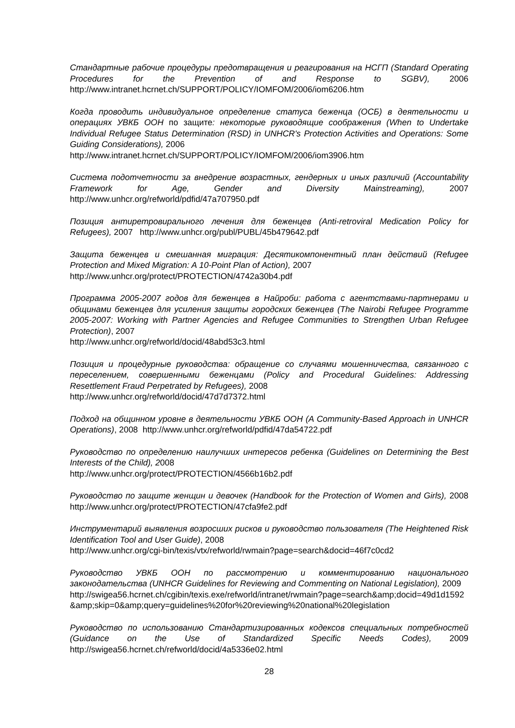Стандартные рабочие процедуры предотвращения и реагирования на НСГП (Standard Operating Procedures for the Prevention of and Response to SGBV), 2006 http://www.intranet.hcrnet.ch/SUPPORT/POLICY/IOMFOM/2006/iom6206.htm
Когда проводить индивидуальное определение статуса беженца (ОСБ) в деятельности и операциях УВКБ ООН по защите: некоторые руководящие соображения (When to Undertake Individual Refugee Status Determination (RSD) in UNHCR's Protection Activities and Operations: Some Guiding Considerations), 2006
http://www.intranet.hcrnet.ch/SUPPORT/POLICY/IOMFOM/2006/iom3906.htm
Система подотчетности за внедрение возрастных, гендерных и иных различий (Accountability Framework for Age, Gender and Diversity Mainstreaming), 2007 http://www.unhcr.org/refworld/pdfid/47a707950.pdf
Позиция антиретровирального лечения для беженцев (Anti-retroviral Medication Policy for Refugees), 2007 http://www.unhcr.org/publ/PUBL/45b479642.pdf
Защита беженцев и смешанная миграция: Десятикомпонентный план действий (Refugee Protection and Mixed Migration: A 10-Point Plan of Action), 2007
http://www.unhcr.org/protect/PROTECTION/4742a30b4.pdf
Программа 2005-2007 годов для беженцев в Найроби: работа с агентствами-партнерами и общинами беженцев для усиления защиты городских беженцев (The Nairobi Refugee Programme 2005-2007: Working with Partner Agencies and Refugee Communities to Strengthen Urban Refugee Protection), 2007
http://www.unhcr.org/refworld/docid/48abd53c3.html
Позиция и процедурные руководства: обращение со случаями мошенничества, связанного с переселением, совершенными беженцами (Policy and Procedural Guidelines: Addressing Resettlement Fraud Perpetrated by Refugees), 2008
http://www.unhcr.org/refworld/docid/47d7d7372.html
Подход на общинном уровне в деятельности УВКБ ООН (A Community-Based Approach in UNHCR Operations), 2008 http://www.unhcr.org/refworld/pdfid/47da54722.pdf
Руководство по определению наилучших интересов ребенка (Guidelines on Determining the Best Interests of the Child), 2008
http://www.unhcr.org/protect/PROTECTION/4566b16b2.pdf
Руководство по защите женщин и девочек (Handbook for the Protection of Women and Girls), 2008 http://www.unhcr.org/protect/PROTECTION/47cfa9fe2.pdf
Инструментарий выявления возросших рисков и руководство пользователя (The Heightened Risk Identification Tool and User Guide), 2008
http://www.unhcr.org/cgi-bin/texis/vtx/refworld/rwmain?page=search&docid=46f7c0cd2
Руководство УВКБ ООН по рассмотрению и комментированию национального законодательства (UNHCR Guidelines for Reviewing and Commenting on National Legislation), 2009
http://swigea56.hcrnet.ch/cgibin/texis.exe/refworld/intranet/rwmain?page=search&amp;docid=49d1d1592&amp;skip=0&amp;query=guidelines%20for%20reviewing%20national%20legislation
Руководство по использованию Стандартизированных кодексов специальных потребностей (Guidance on the Use of Standardized Specific Needs Codes), 2009 http://swigea56.hcrnet.ch/refworld/docid/4a5336e02.html
28